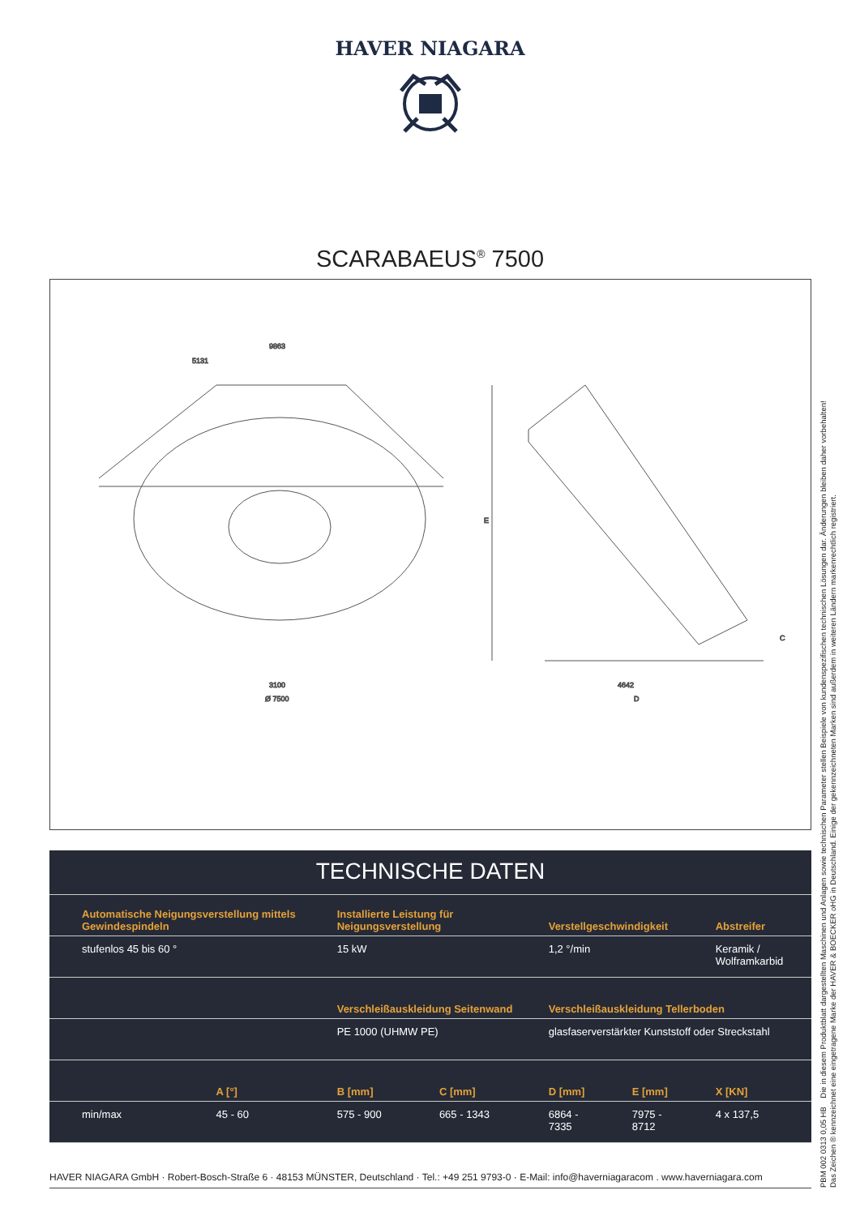HAVER NIAGARA
SCARABAEUS<sup>®</sup> 7500
9863
5131
3100
Ø 7500
4642
D
E
C
TECHNISCHE DATEN
| Automatische Neigungsverstellung mittels Gewindespindeln | | Installierte Leistung für Neigungsverstellung | | Verstellgeschwindigkeit | | Abstreifer |
| --- | --- | --- | --- | --- | --- | --- |
| stufenlos 45 bis 60 ° | | 15 kW | | 1,2 °/min | | Keramik / Wolframkarbid |
| | | Verschleißauskleidung Seitenwand | | Verschleißauskleidung Tellerboden | | |
| | | PE 1000 (UHMW PE) | | glasfaserverstärkter Kunststoff oder Streckstahl | | |
| | A [°] | B [mm] | C [mm] | D [mm] | E [mm] | X [KN] |
| min/max | 45 - 60 | 575 - 900 | 665 - 1343 | 6864 - 7335 | 7975 - 8712 | 4 x 137,5 |
HAVER NIAGARA GmbH · Robert-Bosch-Straße 6 · 48153 MÜNSTER, Deutschland · Tel.: +49 251 9793-0 · E-Mail: info@haverniagaracom . www.haverniagara.com
PBM 002 0313 0,05 HB Die in diesem Produktblatt dargestellten Maschinen und Anlagen sowie technischen Parameter stellen Beispiele von kundenspezifischen technischen Lösungen dar. Änderungen bleiben daher vorbehalten!
Das Zeichen ® kennzeichnet eine eingetragene Marke der HAVER & BOECKER oHG in Deutschland. Einige der gekennzeichneten Marken sind außerdem in weiteren Ländern markenrechtlich registriert.